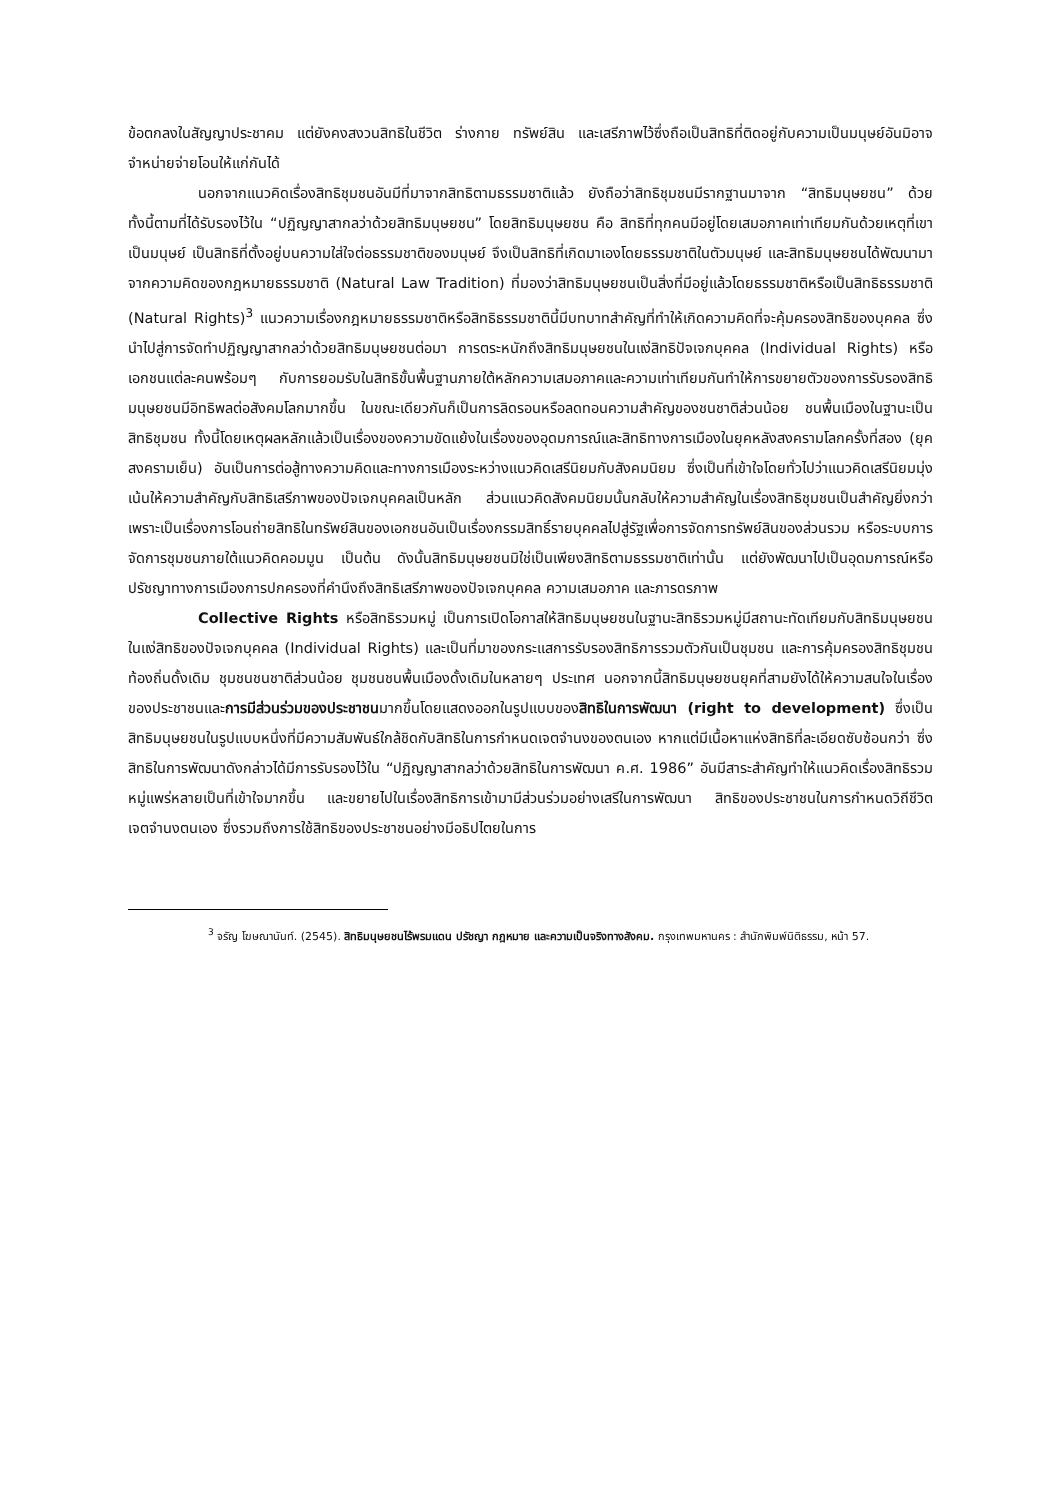ข้อตกลงในสัญญาประชาคม แต่ยังคงสงวนสิทธิในชีวิต ร่างกาย ทรัพย์สิน และเสรีภาพไว้ซึ่งถือเป็นสิทธิที่ติดอยู่กับความเป็นมนุษย์อันมิอาจจำหน่ายจ่ายโอนให้แก่กันได้
นอกจากแนวคิดเรื่องสิทธิชุมชนอันมีที่มาจากสิทธิตามธรรมชาติแล้ว ยังถือว่าสิทธิชุมชนมีรากฐานมาจาก “สิทธิมนุษยชน” ด้วย ทั้งนี้ตามที่ได้รับรองไว้ใน “ปฏิญญาสากลว่าด้วยสิทธิมนุษยชน” โดยสิทธิมนุษยชน คือ สิทธิที่ทุกคนมีอยู่โดยเสมอภาคเท่าเทียมกันด้วยเหตุที่เขาเป็นมนุษย์ เป็นสิทธิที่ตั้งอยู่บนความใส่ใจต่อธรรมชาติของมนุษย์ จึงเป็นสิทธิที่เกิดมาเองโดยธรรมชาติในตัวมนุษย์ และสิทธิมนุษยชนได้พัฒนามาจากความคิดของกฎหมายธรรมชาติ (Natural Law Tradition) ที่มองว่าสิทธิมนุษยชนเป็นสิ่งที่มีอยู่แล้วโดยธรรมชาติหรือเป็นสิทธิธรรมชาติ (Natural Rights)<sup>3</sup> แนวความเรื่องกฎหมายธรรมชาติหรือสิทธิธรรมชาตินี้มีบทบาทสำคัญที่ทำให้เกิดความคิดที่จะคุ้มครองสิทธิของบุคคล ซึ่งนำไปสู่การจัดทำปฏิญญาสากลว่าด้วยสิทธิมนุษยชนต่อมา การตระหนักถึงสิทธิมนุษยชนในแง่สิทธิปัจเจกบุคคล (Individual Rights) หรือเอกชนแต่ละคนพร้อมๆ กับการยอมรับในสิทธิขั้นพื้นฐานภายใต้หลักความเสมอภาคและความเท่าเทียมกันทำให้การขยายตัวของการรับรองสิทธิมนุษยชนมีอิทธิพลต่อสังคมโลกมากขึ้น ในขณะเดียวกันก็เป็นการลิดรอนหรือลดทอนความสำคัญของชนชาติส่วนน้อย ชนพื้นเมืองในฐานะเป็นสิทธิชุมชน ทั้งนี้โดยเหตุผลหลักแล้วเป็นเรื่องของความขัดแย้งในเรื่องของอุดมการณ์และสิทธิทางการเมืองในยุคหลังสงครามโลกครั้งที่สอง (ยุคสงครามเย็น) อันเป็นการต่อสู้ทางความคิดและทางการเมืองระหว่างแนวคิดเสรีนิยมกับสังคมนิยม ซึ่งเป็นที่เข้าใจโดยทั่วไปว่าแนวคิดเสรีนิยมมุ่งเน้นให้ความสำคัญกับสิทธิเสรีภาพของปัจเจกบุคคลเป็นหลัก ส่วนแนวคิดสังคมนิยมนั้นกลับให้ความสำคัญในเรื่องสิทธิชุมชนเป็นสำคัญยิ่งกว่า เพราะเป็นเรื่องการโอนถ่ายสิทธิในทรัพย์สินของเอกชนอันเป็นเรื่องกรรมสิทธิ์รายบุคคลไปสู่รัฐเพื่อการจัดการทรัพย์สินของส่วนรวม หรือระบบการจัดการชุมชนภายใต้แนวคิดคอมมูน เป็นต้น ดังนั้นสิทธิมนุษยชนมิใช่เป็นเพียงสิทธิตามธรรมชาติเท่านั้น แต่ยังพัฒนาไปเป็นอุดมการณ์หรือปรัชญาทางการเมืองการปกครองที่คำนึงถึงสิทธิเสรีภาพของปัจเจกบุคคล ความเสมอภาค และภารดรภาพ
Collective Rights หรือสิทธิรวมหมู่ เป็นการเปิดโอกาสให้สิทธิมนุษยชนในฐานะสิทธิรวมหมู่มีสถานะทัดเทียมกับสิทธิมนุษยชนในแง่สิทธิของปัจเจกบุคคล (Individual Rights) และเป็นที่มาของกระแสการรับรองสิทธิการรวมตัวกันเป็นชุมชน และการคุ้มครองสิทธิชุมชนท้องถิ่นดั้งเดิม ชุมชนชนชาติส่วนน้อย ชุมชนชนพื้นเมืองดั้งเดิมในหลายๆ ประเทศ นอกจากนี้สิทธิมนุษยชนยุคที่สามยังได้ให้ความสนใจในเรื่องของประชาชนและการมีส่วนร่วมของประชาชนมากขึ้นโดยแสดงออกในรูปแบบของสิทธิในการพัฒนา (right to development) ซึ่งเป็นสิทธิมนุษยชนในรูปแบบหนึ่งที่มีความสัมพันธ์ใกล้ชิดกับสิทธิในการกำหนดเจตจำนงของตนเอง หากแต่มีเนื้อหาแห่งสิทธิที่ละเอียดซับซ้อนกว่า ซึ่งสิทธิในการพัฒนาดังกล่าวได้มีการรับรองไว้ใน “ปฏิญญาสากลว่าด้วยสิทธิในการพัฒนา ค.ศ. 1986” อันมีสาระสำคัญทำให้แนวคิดเรื่องสิทธิรวมหมู่แพร่หลายเป็นที่เข้าใจมากขึ้น และขยายไปในเรื่องสิทธิการเข้ามามีส่วนร่วมอย่างเสรีในการพัฒนา สิทธิของประชาชนในการกำหนดวิถีชีวิต เจตจำนงตนเอง ซึ่งรวมถึงการใช้สิทธิของประชาชนอย่างมีอธิปไตยในการ
<sup>3</sup> จรัญ โฆษณานันท์. (2545). สิทธิมนุษยชนไร้พรมแดน ปรัชญา กฎหมาย และความเป็นจริงทางสังคม. กรุงเทพมหานคร : สำนักพิมพ์นิติธรรม, หน้า 57.